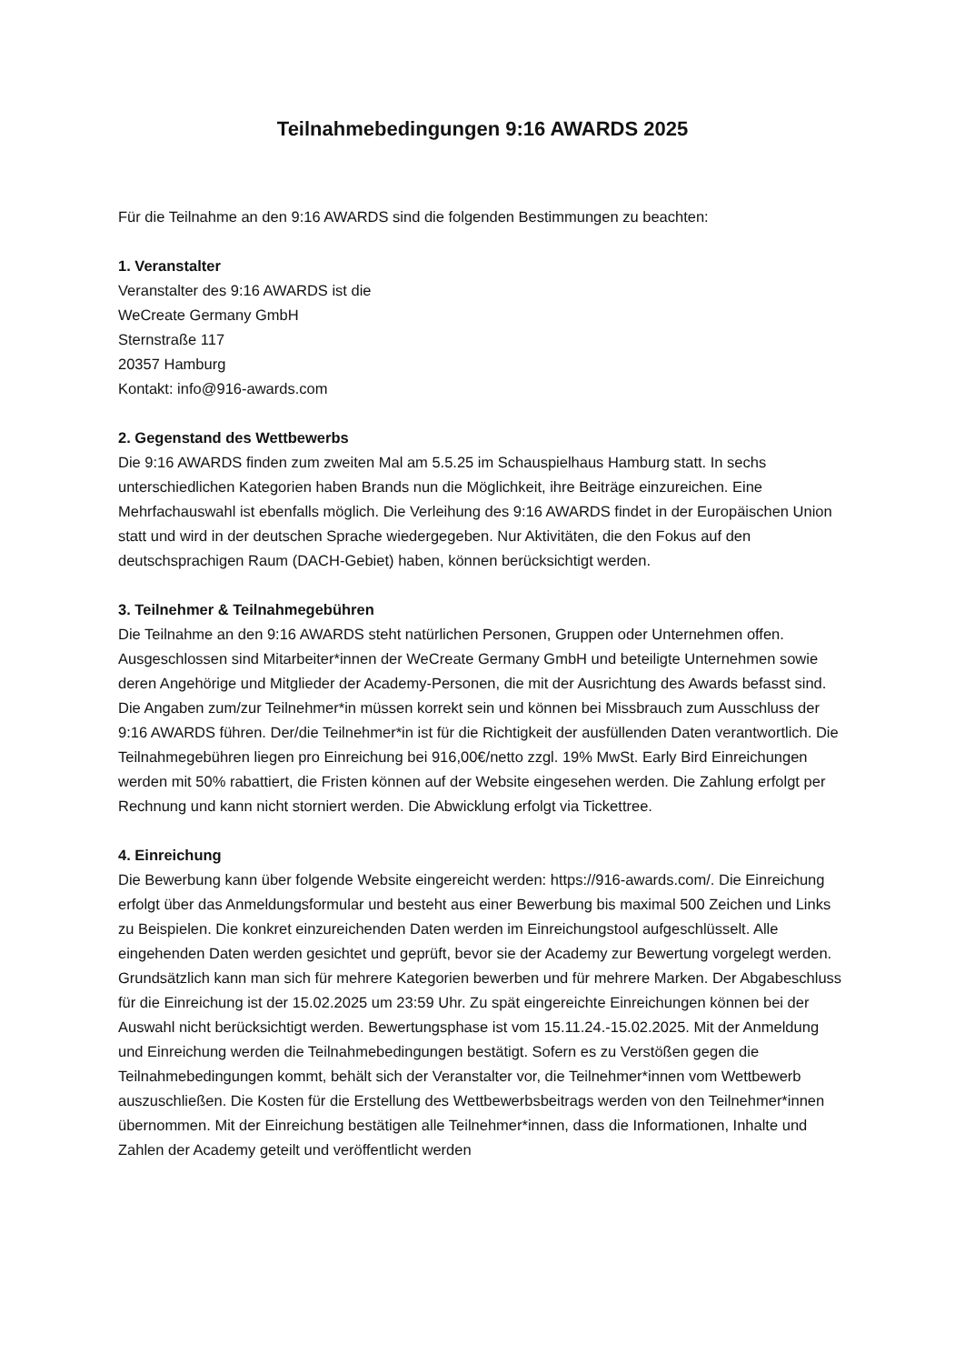Teilnahmebedingungen 9:16 AWARDS 2025
Für die Teilnahme an den 9:16 AWARDS sind die folgenden Bestimmungen zu beachten:
1. Veranstalter
Veranstalter des 9:16 AWARDS ist die
WeCreate Germany GmbH
Sternstraße 117
20357 Hamburg
Kontakt: info@916-awards.com
2. Gegenstand des Wettbewerbs
Die 9:16 AWARDS finden zum zweiten Mal am 5.5.25 im Schauspielhaus Hamburg statt. In sechs unterschiedlichen Kategorien haben Brands nun die Möglichkeit, ihre Beiträge einzureichen. Eine Mehrfachauswahl ist ebenfalls möglich. Die Verleihung des 9:16 AWARDS findet in der Europäischen Union statt und wird in der deutschen Sprache wiedergegeben. Nur Aktivitäten, die den Fokus auf den deutschsprachigen Raum (DACH-Gebiet) haben, können berücksichtigt werden.
3. Teilnehmer & Teilnahmegebühren
Die Teilnahme an den 9:16 AWARDS steht natürlichen Personen, Gruppen oder Unternehmen offen. Ausgeschlossen sind Mitarbeiter*innen der WeCreate Germany GmbH und beteiligte Unternehmen sowie deren Angehörige und Mitglieder der Academy-Personen, die mit der Ausrichtung des Awards befasst sind. Die Angaben zum/zur Teilnehmer*in müssen korrekt sein und können bei Missbrauch zum Ausschluss der 9:16 AWARDS führen. Der/die Teilnehmer*in ist für die Richtigkeit der ausfüllenden Daten verantwortlich. Die Teilnahmegebühren liegen pro Einreichung bei 916,00€/netto zzgl. 19% MwSt. Early Bird Einreichungen werden mit 50% rabattiert, die Fristen können auf der Website eingesehen werden. Die Zahlung erfolgt per Rechnung und kann nicht storniert werden. Die Abwicklung erfolgt via Tickettree.
4. Einreichung
Die Bewerbung kann über folgende Website eingereicht werden: https://916-awards.com/. Die Einreichung erfolgt über das Anmeldungsformular und besteht aus einer Bewerbung bis maximal 500 Zeichen und Links zu Beispielen. Die konkret einzureichenden Daten werden im Einreichungstool aufgeschlüsselt. Alle eingehenden Daten werden gesichtet und geprüft, bevor sie der Academy zur Bewertung vorgelegt werden. Grundsätzlich kann man sich für mehrere Kategorien bewerben und für mehrere Marken. Der Abgabeschluss für die Einreichung ist der 15.02.2025 um 23:59 Uhr. Zu spät eingereichte Einreichungen können bei der Auswahl nicht berücksichtigt werden. Bewertungsphase ist vom 15.11.24.-15.02.2025. Mit der Anmeldung und Einreichung werden die Teilnahmebedingungen bestätigt. Sofern es zu Verstößen gegen die Teilnahmebedingungen kommt, behält sich der Veranstalter vor, die Teilnehmer*innen vom Wettbewerb auszuschließen. Die Kosten für die Erstellung des Wettbewerbsbeitrags werden von den Teilnehmer*innen übernommen. Mit der Einreichung bestätigen alle Teilnehmer*innen, dass die Informationen, Inhalte und Zahlen der Academy geteilt und veröffentlicht werden